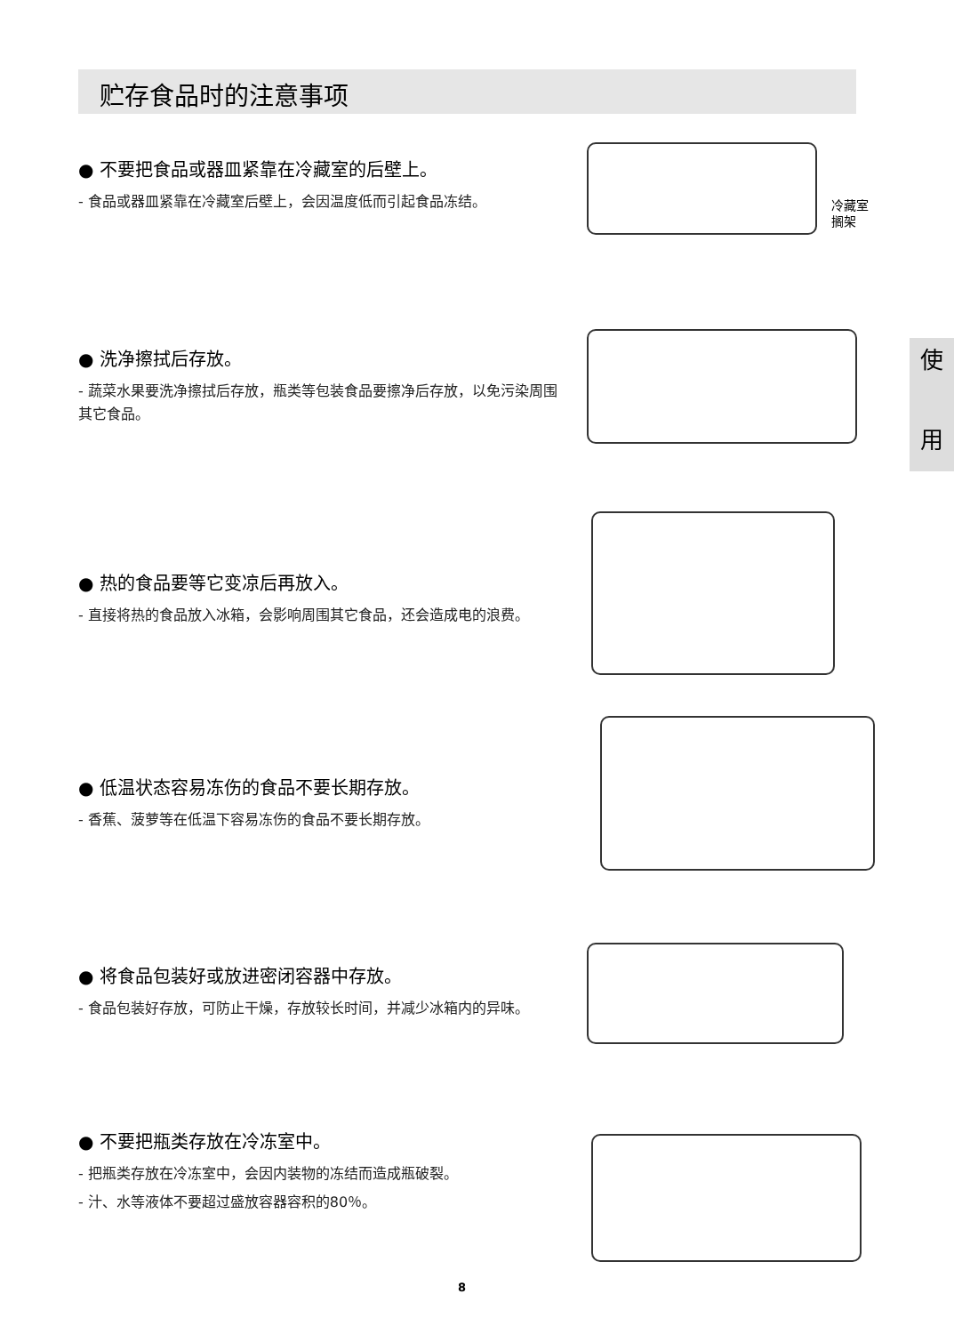贮存食品时的注意事项
● 不要把食品或器皿紧靠在冷藏室的后壁上。
- 食品或器皿紧靠在冷藏室后壁上，会因温度低而引起食品冻结。
冷藏室
搁架
● 洗净擦拭后存放。
- 蔬菜水果要洗净擦拭后存放，瓶类等包装食品要擦净后存放，以免污染周围其它食品。
使
用
● 热的食品要等它变凉后再放入。
- 直接将热的食品放入冰箱，会影响周围其它食品，还会造成电的浪费。
● 低温状态容易冻伤的食品不要长期存放。
- 香蕉、菠萝等在低温下容易冻伤的食品不要长期存放。
● 将食品包装好或放进密闭容器中存放。
- 食品包装好存放，可防止干燥，存放较长时间，并减少冰箱内的异味。
● 不要把瓶类存放在冷冻室中。
- 把瓶类存放在冷冻室中，会因内装物的冻结而造成瓶破裂。
- 汁、水等液体不要超过盛放容器容积的80％。
8